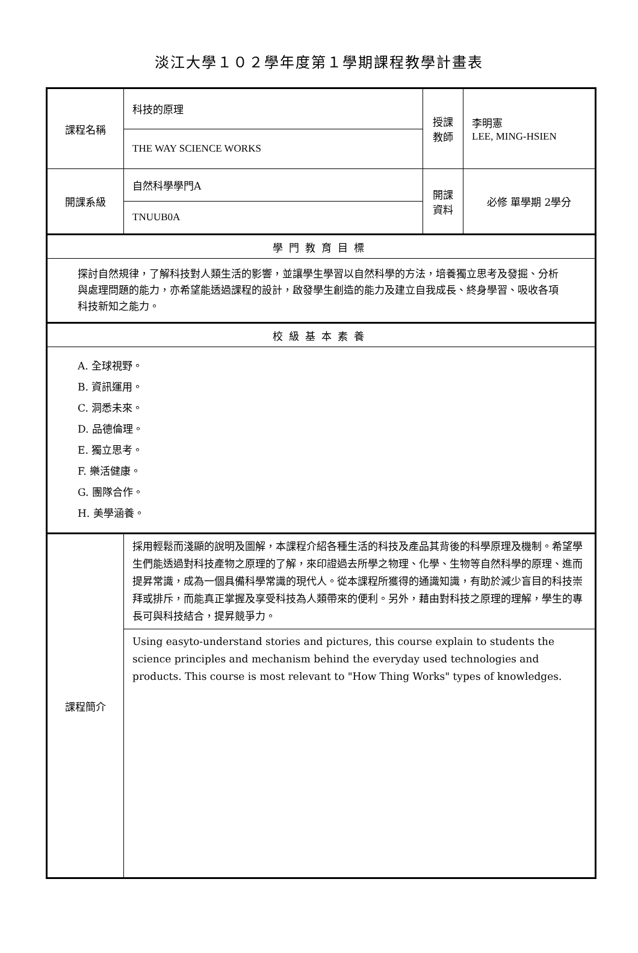淡江大學１０２學年度第１學期課程教學計畫表
| 課程名稱 | 科技的原理 | 授課 教師 | 李明憲 LEE, MING-HSIEN |
| | THE WAY SCIENCE WORKS | | |
| 開課系級 | 自然科學學門A | 開課 資料 | 必修 單學期 2學分 |
| | TNUUB0A | | |
| 學門教育目標 | | | |
| 探討自然規律，了解科技對人類生活的影響，並讓學生學習以自然科學的方法，培養獨立思考及發掘、分析與處理問題的能力，亦希望能透過課程的設計，啟發學生創造的能力及建立自我成長、終身學習、吸收各項科技新知之能力。 | | | |
| 校級基本素養 | | | |
| A. 全球視野。 B. 資訊運用。 C. 洞悉未來。 D. 品德倫理。 E. 獨立思考。 F. 樂活健康。 G. 團隊合作。 H. 美學涵養。 | | | |
| 課程簡介 | 採用輕鬆而淺顯的說明及圖解，本課程介紹各種生活的科技及產品其背後的科學原理及機制。希望學生們能透過對科技產物之原理的了解，來印證過去所學之物理、化學、生物等自然科學的原理、進而提昇常識，成為一個具備科學常識的現代人。從本課程所獲得的通識知識，有助於減少盲目的科技崇拜或排斥，而能真正掌握及享受科技為人類帶來的便利。另外，藉由對科技之原理的理解，學生的專長可與科技結合，提昇競爭力。 | | |
| | Using easyto-understand stories and pictures, this course explain to students the science principles and mechanism behind the everyday used technologies and products. This course is most relevant to "How Thing Works" types of knowledges. | | |